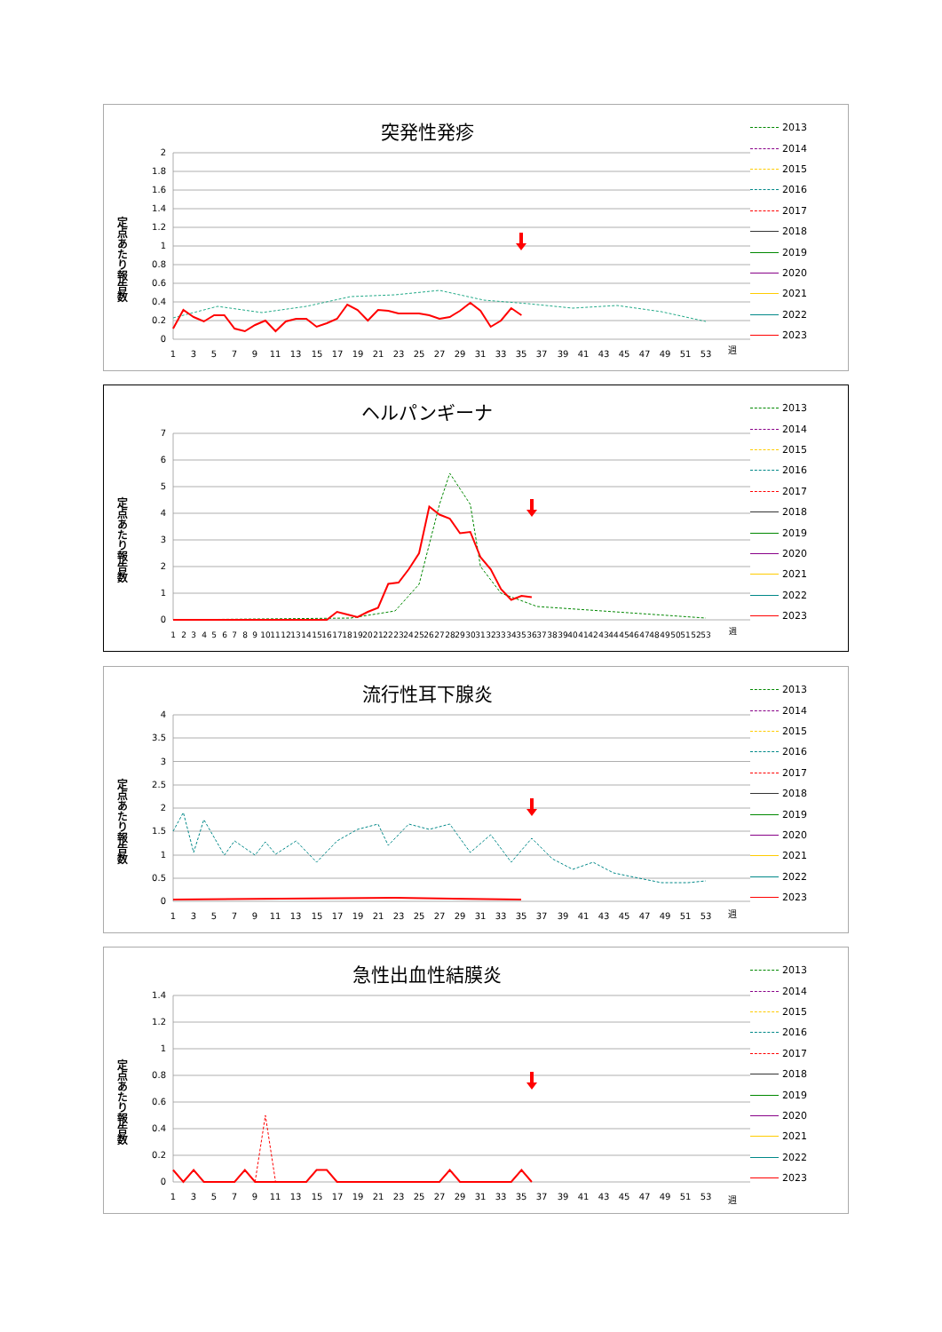突発性発疹
定点あたり報告数
2
1.8
1.6
1.4
1.2
1
0.8
0.6
0.4
0.2
0
1
3
5
7
9
11
13
15
17
19
21
23
25
27
29
31
33
35
37
39
41
43
45
47
49
51
53
週
2013
2014
2015
2016
2017
2018
2019
2020
2021
2022
2023
ヘルパンギーナ
定点あたり報告数
7
6
5
4
3
2
1
0
1
2
3
4
5
6
7
8
9
10
11
12
13
14
15
16
17
18
19
20
21
22
23
24
25
26
27
28
29
30
31
32
33
34
35
36
37
38
39
40
41
42
43
44
45
46
47
48
49
50
51
52
53
週
2013
2014
2015
2016
2017
2018
2019
2020
2021
2022
2023
流行性耳下腺炎
定点あたり報告数
4
3.5
3
2.5
2
1.5
1
0.5
0
1
3
5
7
9
11
13
15
17
19
21
23
25
27
29
31
33
35
37
39
41
43
45
47
49
51
53
週
2013
2014
2015
2016
2017
2018
2019
2020
2021
2022
2023
急性出血性結膜炎
定点あたり報告数
1.4
1.2
1
0.8
0.6
0.4
0.2
0
1
3
5
7
9
11
13
15
17
19
21
23
25
27
29
31
33
35
37
39
41
43
45
47
49
51
53
週
2013
2014
2015
2016
2017
2018
2019
2020
2021
2022
2023